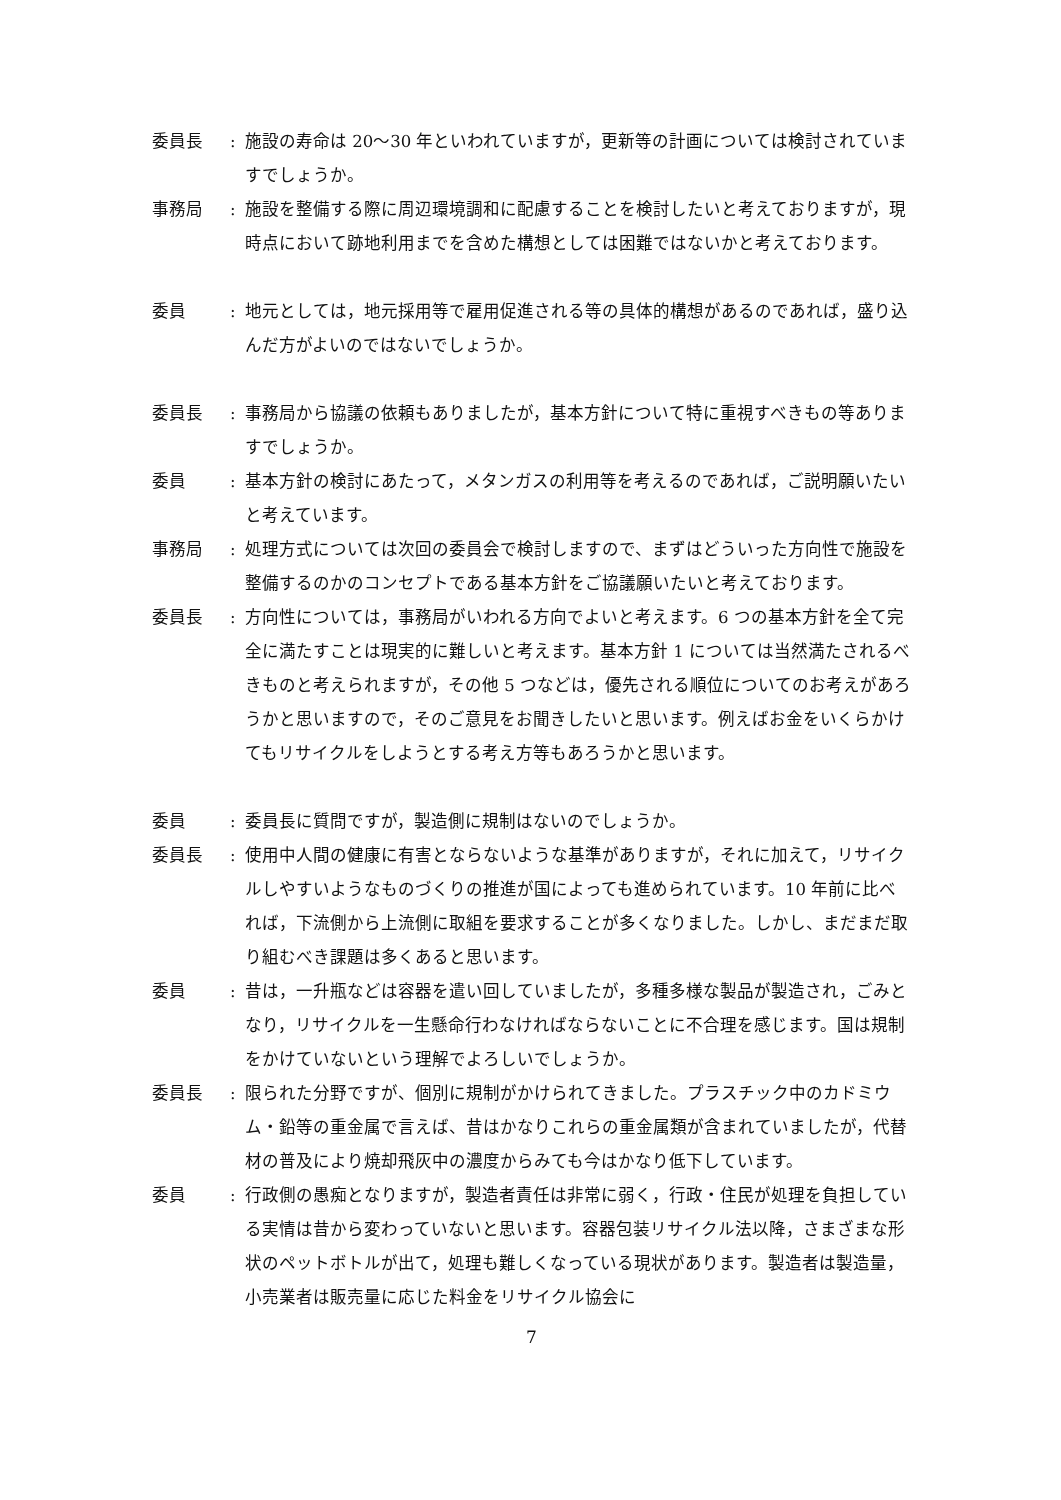委員長 : 施設の寿命は 20〜30 年といわれていますが，更新等の計画については検討されていますでしょうか。
事務局 : 施設を整備する際に周辺環境調和に配慮することを検討したいと考えておりますが，現時点において跡地利用までを含めた構想としては困難ではないかと考えております。
委員 : 地元としては，地元採用等で雇用促進される等の具体的構想があるのであれば，盛り込んだ方がよいのではないでしょうか。
委員長 : 事務局から協議の依頼もありましたが，基本方針について特に重視すべきもの等ありますでしょうか。
委員 : 基本方針の検討にあたって，メタンガスの利用等を考えるのであれば，ご説明願いたいと考えています。
事務局 : 処理方式については次回の委員会で検討しますので、まずはどういった方向性で施設を整備するのかのコンセプトである基本方針をご協議願いたいと考えております。
委員長 : 方向性については，事務局がいわれる方向でよいと考えます。6 つの基本方針を全て完全に満たすことは現実的に難しいと考えます。基本方針 1 については当然満たされるべきものと考えられますが，その他 5 つなどは，優先される順位についてのお考えがあろうかと思いますので，そのご意見をお聞きしたいと思います。例えばお金をいくらかけてもリサイクルをしようとする考え方等もあろうかと思います。
委員 : 委員長に質問ですが，製造側に規制はないのでしょうか。
委員長 : 使用中人間の健康に有害とならないような基準がありますが，それに加えて，リサイクルしやすいようなものづくりの推進が国によっても進められています。10 年前に比べれば，下流側から上流側に取組を要求することが多くなりました。しかし、まだまだ取り組むべき課題は多くあると思います。
委員 : 昔は，一升瓶などは容器を遣い回していましたが，多種多様な製品が製造され，ごみとなり，リサイクルを一生懸命行わなければならないことに不合理を感じます。国は規制をかけていないという理解でよろしいでしょうか。
委員長 : 限られた分野ですが、個別に規制がかけられてきました。プラスチック中のカドミウム・鉛等の重金属で言えば、昔はかなりこれらの重金属類が含まれていましたが，代替材の普及により焼却飛灰中の濃度からみても今はかなり低下しています。
委員 : 行政側の愚痴となりますが，製造者責任は非常に弱く，行政・住民が処理を負担している実情は昔から変わっていないと思います。容器包装リサイクル法以降，さまざまな形状のペットボトルが出て，処理も難しくなっている現状があります。製造者は製造量，小売業者は販売量に応じた料金をリサイクル協会に
7